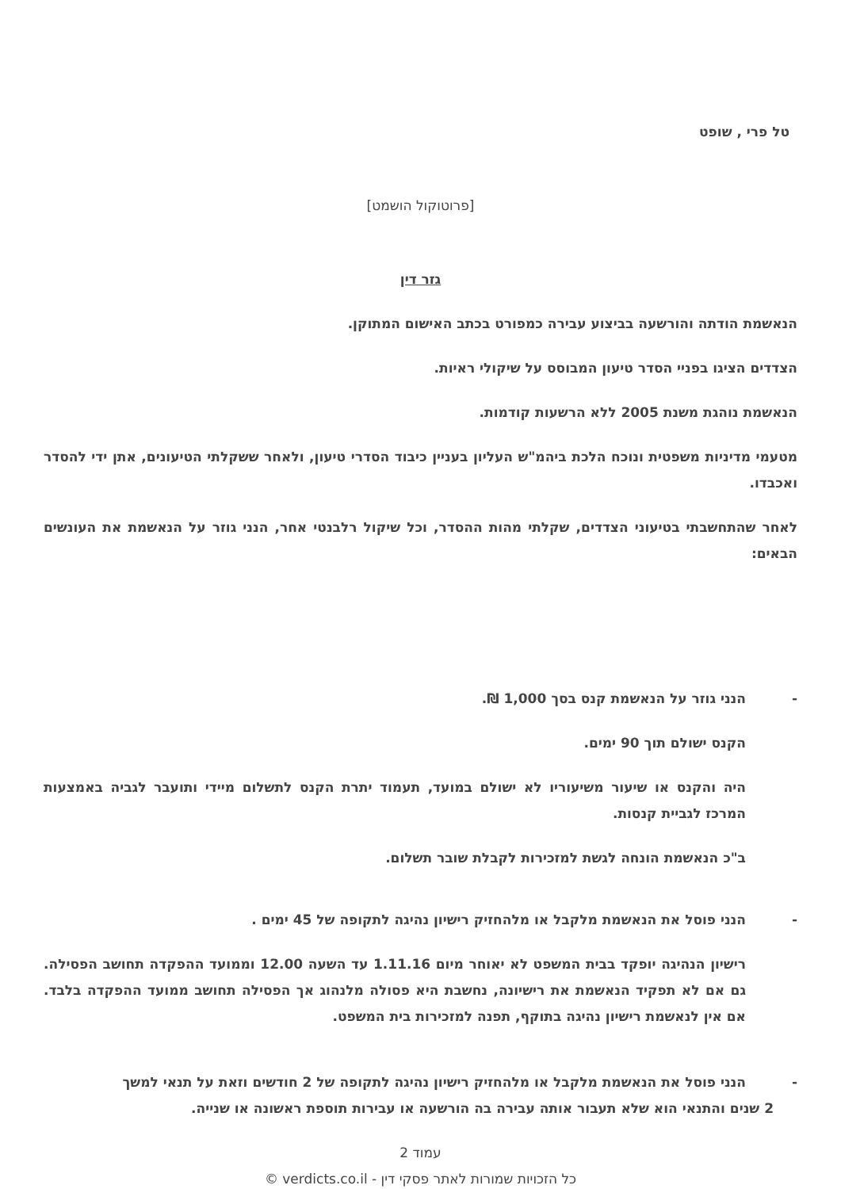טל פרי , שופט
[פרוטוקול הושמט]
גזר דין
הנאשמת הודתה והורשעה בביצוע עבירה כמפורט בכתב האישום המתוקן.
הצדדים הציגו בפניי הסדר טיעון המבוסס על שיקולי ראיות.
הנאשמת נוהגת משנת 2005 ללא הרשעות קודמות.
מטעמי מדיניות משפטית ונוכח הלכת ביהמ"ש העליון בעניין כיבוד הסדרי טיעון, ולאחר ששקלתי הטיעונים, אתן ידי להסדר ואכבדו.
לאחר שהתחשבתי בטיעוני הצדדים, שקלתי מהות ההסדר, וכל שיקול רלבנטי אחר, הנני גוזר על הנאשמת את העונשים הבאים:
- הנני גוזר על הנאשמת קנס בסך 1,000 ₪.
הקנס ישולם תוך 90 ימים.
היה והקנס או שיעור משיעוריו לא ישולם במועד, תעמוד יתרת הקנס לתשלום מיידי ותועבר לגביה באמצעות המרכז לגביית קנסות.
ב"כ הנאשמת הונחה לגשת למזכירות לקבלת שובר תשלום.
- הנני פוסל את הנאשמת מלקבל או מלהחזיק רישיון נהיגה לתקופה של 45 ימים .
רישיון הנהיגה יופקד בבית המשפט לא יאוחר מיום 1.11.16 עד השעה 12.00 וממועד ההפקדה תחושב הפסילה. גם אם לא תפקיד הנאשמת את רישיונה, נחשבת היא פסולה מלנהוג אך הפסילה תחושב ממועד ההפקדה בלבד. אם אין לנאשמת רישיון נהיגה בתוקף, תפנה למזכירות בית המשפט.
- הנני פוסל את הנאשמת מלקבל או מלהחזיק רישיון נהיגה לתקופה של 2 חודשים וזאת על תנאי למשך
2 שנים והתנאי הוא שלא תעבור אותה עבירה בה הורשעה או עבירות תוספת ראשונה או שנייה.
עמוד 2
כל הזכויות שמורות לאתר פסקי דין - verdicts.co.il ©